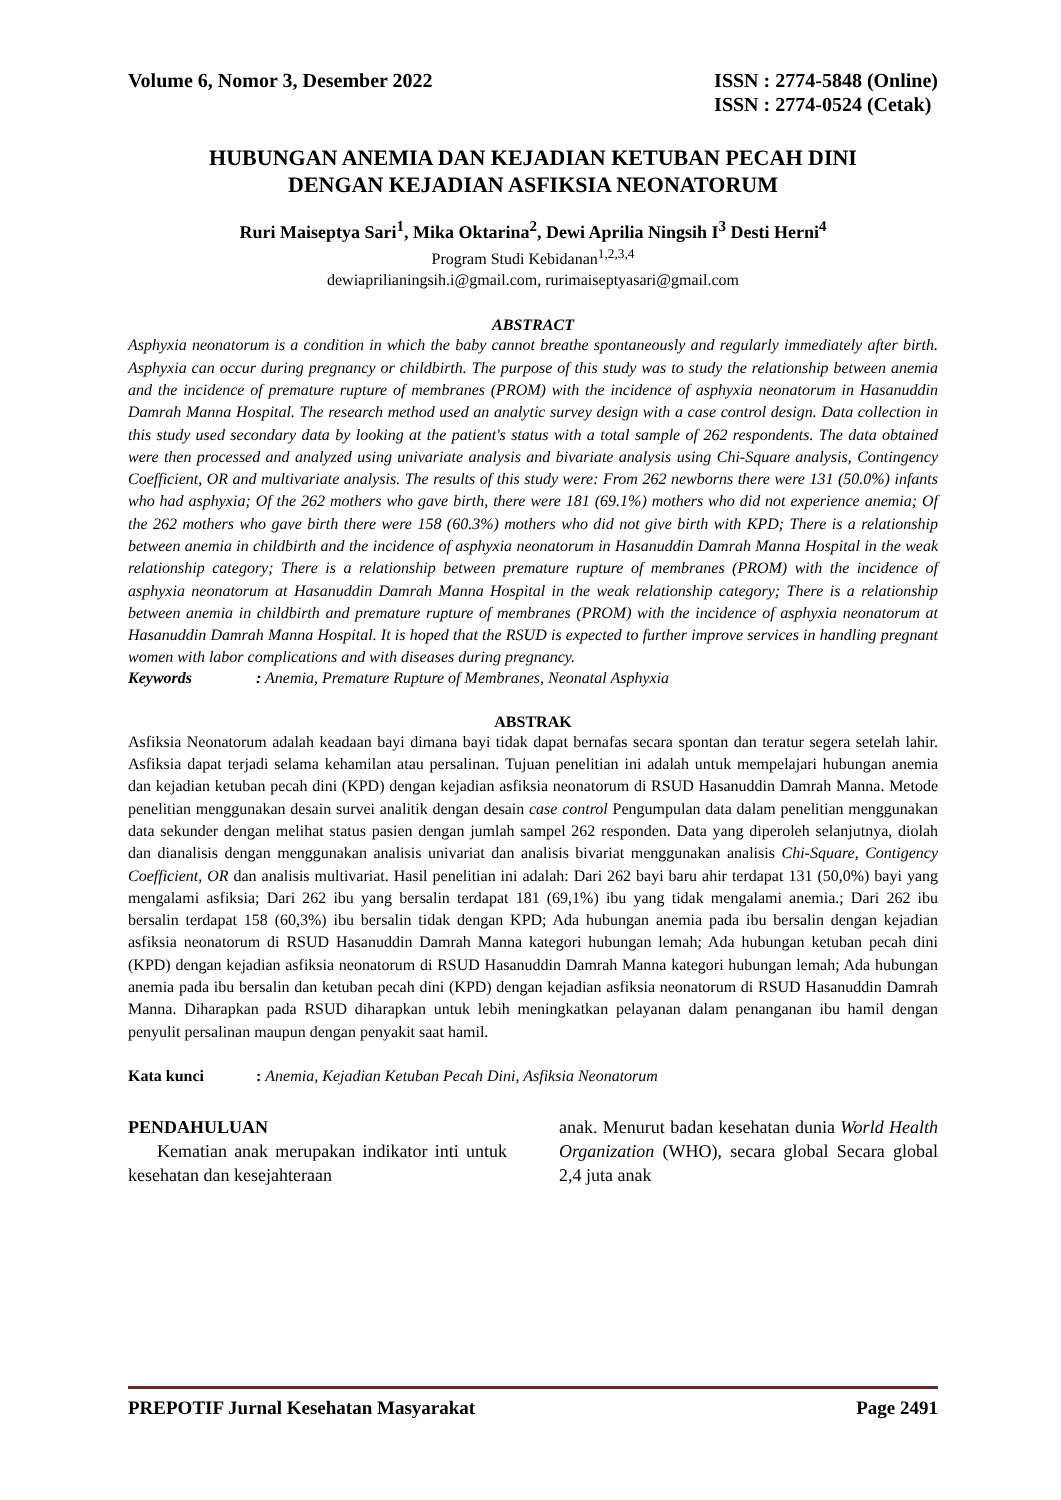Volume 6, Nomor 3, Desember 2022
ISSN : 2774-5848 (Online)
ISSN : 2774-0524 (Cetak)
HUBUNGAN ANEMIA DAN KEJADIAN KETUBAN PECAH DINI
DENGAN KEJADIAN ASFIKSIA NEONATORUM
Ruri Maiseptya Sari<sup>1</sup>, Mika Oktarina<sup>2</sup>, Dewi Aprilia Ningsih I<sup>3</sup> Desti Herni<sup>4</sup>
Program Studi Kebidanan<sup>1,2,3,4</sup>
dewiaprilianingsih.i@gmail.com, rurimaiseptyasari@gmail.com
ABSTRACT
Asphyxia neonatorum is a condition in which the baby cannot breathe spontaneously and regularly immediately after birth. Asphyxia can occur during pregnancy or childbirth. The purpose of this study was to study the relationship between anemia and the incidence of premature rupture of membranes (PROM) with the incidence of asphyxia neonatorum in Hasanuddin Damrah Manna Hospital. The research method used an analytic survey design with a case control design. Data collection in this study used secondary data by looking at the patient's status with a total sample of 262 respondents. The data obtained were then processed and analyzed using univariate analysis and bivariate analysis using Chi-Square analysis, Contingency Coefficient, OR and multivariate analysis. The results of this study were: From 262 newborns there were 131 (50.0%) infants who had asphyxia; Of the 262 mothers who gave birth, there were 181 (69.1%) mothers who did not experience anemia; Of the 262 mothers who gave birth there were 158 (60.3%) mothers who did not give birth with KPD; There is a relationship between anemia in childbirth and the incidence of asphyxia neonatorum in Hasanuddin Damrah Manna Hospital in the weak relationship category; There is a relationship between premature rupture of membranes (PROM) with the incidence of asphyxia neonatorum at Hasanuddin Damrah Manna Hospital in the weak relationship category; There is a relationship between anemia in childbirth and premature rupture of membranes (PROM) with the incidence of asphyxia neonatorum at Hasanuddin Damrah Manna Hospital. It is hoped that the RSUD is expected to further improve services in handling pregnant women with labor complications and with diseases during pregnancy.
Keywords: Anemia, Premature Rupture of Membranes, Neonatal Asphyxia
ABSTRAK
Asfiksia Neonatorum adalah keadaan bayi dimana bayi tidak dapat bernafas secara spontan dan teratur segera setelah lahir. Asfiksia dapat terjadi selama kehamilan atau persalinan. Tujuan penelitian ini adalah untuk mempelajari hubungan anemia dan kejadian ketuban pecah dini (KPD) dengan kejadian asfiksia neonatorum di RSUD Hasanuddin Damrah Manna. Metode penelitian menggunakan desain survei analitik dengan desain case control Pengumpulan data dalam penelitian menggunakan data sekunder dengan melihat status pasien dengan jumlah sampel 262 responden. Data yang diperoleh selanjutnya, diolah dan dianalisis dengan menggunakan analisis univariat dan analisis bivariat menggunakan analisis Chi-Square, Contigency Coefficient, OR dan analisis multivariat. Hasil penelitian ini adalah: Dari 262 bayi baru ahir terdapat 131 (50,0%) bayi yang mengalami asfiksia; Dari 262 ibu yang bersalin terdapat 181 (69,1%) ibu yang tidak mengalami anemia.; Dari 262 ibu bersalin terdapat 158 (60,3%) ibu bersalin tidak dengan KPD; Ada hubungan anemia pada ibu bersalin dengan kejadian asfiksia neonatorum di RSUD Hasanuddin Damrah Manna kategori hubungan lemah; Ada hubungan ketuban pecah dini (KPD) dengan kejadian asfiksia neonatorum di RSUD Hasanuddin Damrah Manna kategori hubungan lemah; Ada hubungan anemia pada ibu bersalin dan ketuban pecah dini (KPD) dengan kejadian asfiksia neonatorum di RSUD Hasanuddin Damrah Manna. Diharapkan pada RSUD diharapkan untuk lebih meningkatkan pelayanan dalam penanganan ibu hamil dengan penyulit persalinan maupun dengan penyakit saat hamil.
Kata kunci: Anemia, Kejadian Ketuban Pecah Dini, Asfiksia Neonatorum
PENDAHULUAN
Kematian anak merupakan indikator inti untuk kesehatan dan kesejahteraan
anak. Menurut badan kesehatan dunia World Health Organization (WHO), secara global Secara global 2,4 juta anak
PREPOTIF Jurnal Kesehatan Masyarakat
Page 2491